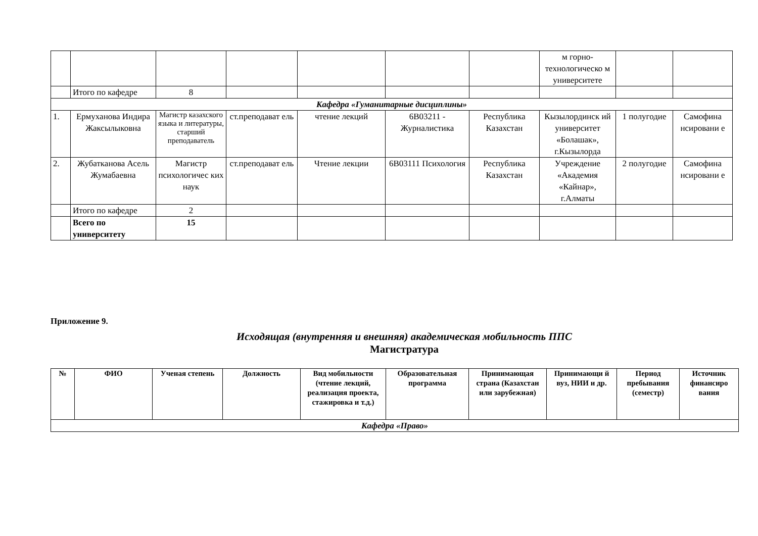| | | | | | | | м горно-технологическо м университете | | |
| | Итого по кафедре | 8 | | | | | | | |
| Кафедра «Гуманитарные дисциплины» | | | | | | | | | |
| 1. | Ермуханова Индира Жаксылыковна | Магистр казахского языка и литературы, старший преподаватель | ст.преподават ель | чтение лекций | 6В03211 - Журналистика | Республика Казахстан | Кызылординск ий университет «Болашак», г.Кызылорда | 1 полугодие | Самофина нсировани е |
| 2. | Жубатканова Асель Жумабаевна | Магистр психологичес ких наук | ст.преподават ель | Чтение лекции | 6В03111 Психология | Республика Казахстан | Учреждение «Академия «Кайнар», г.Алматы | 2 полугодие | Самофина нсировани е |
| | Итого по кафедре | 2 | | | | | | | |
| | Всего по университету | 15 | | | | | | | |
Приложение 9.
Исходящая (внутренняя и внешняя) академическая мобильность ППС
Магистратура
| № | ФИО | Ученая степень | Должность | Вид мобильности (чтение лекций, реализация проекта, стажировка и т.д.) | Образовательная программа | Принимающая страна (Казахстан или зарубежная) | Принимающи й вуз, НИИ и др. | Период пребывания (семестр) | Источник финансиро вания |
| --- | --- | --- | --- | --- | --- | --- | --- | --- | --- |
| Кафедра «Право» | | | | | | | | | |